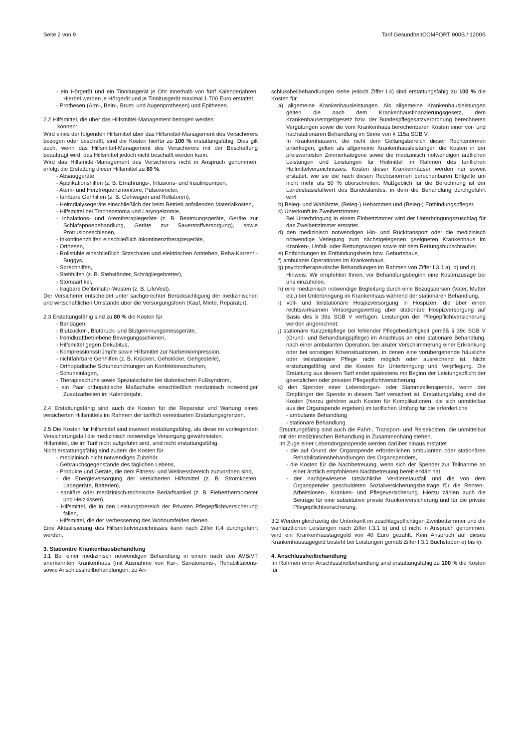Seite 2 von 9 Tarif GesundheitCOMFORT 900S / 1200S
- ein Hörgerät und ein Tinnitusgerät je Ohr innerhalb von fünf Kalenderjahren. Hierbei werden je Hörgerät und je Tinnitusgerät maximal 1.700 Euro erstattet.
- Prothesen (Arm-, Bein-, Brust- und Augenprothesen) und Epithesen.
2.2 Hilfsmittel, die über das Hilfsmittel-Management bezogen werden
können:
Wird eines der folgenden Hilfsmittel über das Hilfsmittel-Management des Versicherers bezogen oder beschafft, sind die Kosten hierfür zu 100 % erstattungsfähig. Dies gilt auch, wenn das Hilfsmittel-Management des Versicherers mit der Beschaffung beauftragt wird, das Hilfsmittel jedoch nicht beschafft werden kann.
Wird das Hilfsmittel-Management des Versicherers nicht in Anspruch genommen, erfolgt die Erstattung dieser Hilfsmittel zu 80 %.
- Absauggeräte,
- Applikationshilfen (z. B. Ernährungs-, Infusions- und Insulinpumpen,
- Atem- und Herzfrequenzmonitore, Pulsoximeter,
- fahrbare Gehhilfen (z. B. Gehwagen und Rollatoren),
- Heimdialysegeräte einschließlich der beim Betrieb anfallenden Materialkosten,
- Hilfsmittel bei Tracheostoma und Laryngektomie,
- Inhalations- und Atemtherapiegeräte (z. B. Beatmungsgeräte, Geräte zur Schlafapnoebehandlung, Geräte zur Sauerstoffversorgung), sowie Protrusionsschienen,
- Inkontinenzhilfen einschließlich Inkontinenztherapiegeräte,
- Orthesen,
- Rollstühle einschließlich Sitzschalen und elektrischen Antrieben, Reha-Karren/ -Buggys,
- Sprechhilfen,
- Stehhilfen (z. B. Stehständer, Schrägliegebretter),
- Stomaartikel,
- tragbare Defibrillator-Westen (z. B. LifeVest).
Der Versicherer entscheidet unter sachgerechter Berücksichtigung der medizinischen und wirtschaftlichen Umstände über die Versorgungsform (Kauf, Miete, Reparatur).
2.3 Erstattungsfähig sind zu 80 % die Kosten für
- Bandagen,
- Blutzucker-, Blutdruck- und Blutgerinnungsmessgeräte,
- fremdkraftbetriebene Bewegungsschienen,
- Hilfsmittel gegen Dekubitus,
- Kompressionsstrümpfe sowie Hilfsmittel zur Narbenkompression,
- nichtfahrbare Gehhilfen (z. B. Krücken, Gehstöcke, Gehgestelle),
- Orthopädische Schuhzurichtungen an Konfektionsschuhen,
- Schuheinlagen,
- Therapieschuhe sowie Spezialschuhe bei diabetischem Fußsyndrom,
- ein Paar orthopädische Maßschuhe einschließlich medizinisch notwendiger Zusatzarbeiten im Kalenderjahr.
2.4 Erstattungsfähig sind auch die Kosten für die Reparatur und Wartung eines versicherten Hilfsmittels im Rahmen der tariflich vereinbarten Erstattungsgrenzen.
2.5 Die Kosten für Hilfsmittel sind insoweit erstattungsfähig, als diese im vorliegenden Versicherungsfall die medizinisch notwendige Versorgung gewährleisten.
Hilfsmittel, die im Tarif nicht aufgeführt sind, sind nicht erstattungsfähig.
Nicht erstattungsfähig sind zudem die Kosten für
- medizinisch nicht notwendiges Zubehör,
- Gebrauchsgegenstände des täglichen Lebens,
- Produkte und Geräte, die dem Fitness- und Wellnessbereich zuzuordnen sind,
- die Energieversorgung der versicherten Hilfsmittel (z. B. Stromkosten, Ladegeräte, Batterien),
- sanitäre oder medizinisch-technische Bedarfsartikel (z. B. Fieberthermometer und Heizkissen),
- Hilfsmittel, die in den Leistungsbereich der Privaten Pflegepflichtversicherung fallen,
- Hilfsmittel, die der Verbesserung des Wohnumfeldes dienen.
Eine Aktualisierung des Hilfsmittelverzeichnisses kann nach Ziffer II.4 durchgeführt werden.
3. Stationäre Krankenhausbehandlung
3.1 Bei einer medizinisch notwendigen Behandlung in einem nach den AVB/VT anerkannten Krankenhaus (mit Ausnahme von Kur-, Sanatoriums-, Rehabilitations- sowie Anschlussheilbehandlungen; zu An-
schlussheilbehandlungen siehe jedoch Ziffer I.4) sind erstattungsfähig zu 100 % die Kosten für
a) allgemeine Krankenhausleistungen. Als allgemeine Krankenhausleistungen gelten die nach dem Krankenhausfinanzierungsgesetz, dem Krankenhausentgeltgesetz bzw. der Bundespflegesatzverordnung berechneten Vergütungen sowie die vom Krankenhaus berechenbaren Kosten einer vor- und nachstationären Behandlung im Sinne von § 115a SGB V.
In Krankenhäusern, die nicht dem Geltungsbereich dieser Rechtsnormen unterliegen, gelten als allgemeine Krankenhausleistungen die Kosten in der preiswertesten Zimmerkategorie sowie die medizinisch notwendigen ärztlichen Leistungen und Leistungen für Heilmittel im Rahmen des tariflichen Heilmittelverzeichnisses. Kosten dieser Krankenhäuser werden nur soweit erstattet, wie sie die nach diesen Rechtsnormen berechenbaren Entgelte um nicht mehr als 50 % überschreiten. Maßgeblich für die Berechnung ist der Landesbasisfallwert des Bundeslandes, in dem die Behandlung durchgeführt wird.
b) Beleg- und Wahlärzte, (Beleg-) Hebammen und (Beleg-) Entbindungspfleger,
c) Unterkunft im Zweibettzimmer.
Bei Unterbringung in einem Einbettzimmer wird der Unterbringungszuschlag für das Zweibettzimmer erstattet.
d) den medizinisch notwendigen Hin- und Rücktransport oder die medizinisch notwendige Verlegung zum nächstgelegenen geeigneten Krankenhaus im Kranken-, Unfall- oder Rettungswagen sowie mit dem Rettungshubschrauber,
e) Entbindungen im Entbindungsheim bzw. Geburtshaus,
f) ambulante Operationen im Krankenhaus,
g) psychotherapeutische Behandlungen im Rahmen von Ziffer I.3.1 a), b) und c).
Hinweis: Wir empfehlen Ihnen, vor Behandlungsbeginn eine Kostenzusage bei uns einzuholen.
h) eine medizinisch notwendige Begleitung durch eine Bezugsperson (Vater, Mutter etc.) bei Unterbringung im Krankenhaus während der stationären Behandlung,
i) voll- und teilstationäre Hospizversorgung in Hospizen, die über einen rechtswirksamen Versorgungsvertrag über stationäre Hospizversorgung auf Basis des § 39a SGB V verfügen. Leistungen der Pflegepflichtversicherung werden angerechnet.
j) stationäre Kurzzeitpflege bei fehlender Pflegebedürftigkeit gemäß § 39c SGB V (Grund- und Behandlungspflege) im Anschluss an eine stationäre Behandlung, nach einer ambulanten Operation, bei akuter Verschlimmerung einer Erkrankung oder bei sonstigen Krisensituationen, in denen eine vorübergehende häusliche oder teilstationäre Pflege nicht möglich oder ausreichend ist. Nicht erstattungsfähig sind die Kosten für Unterbringung und Verpflegung. Die Erstattung aus diesem Tarif endet spätestens mit Beginn der Leistungspflicht der gesetzlichen oder privaten Pflegepflichtversicherung.
k) den Spender einer Lebendorgan- oder Stammzellenspende, wenn der Empfänger der Spende in diesem Tarif versichert ist. Erstattungsfähig sind die Kosten (hierzu gehören auch Kosten für Komplikationen, die sich unmittelbar aus der Organspende ergeben) im tariflichen Umfang für die erforderliche
- ambulante Behandlung
- stationäre Behandlung
Erstattungsfähig sind auch die Fahrt-, Transport- und Reisekosten, die unmittelbar mit der medizinischen Behandlung in Zusammenhang stehen.
Im Zuge einer Lebendorganspende werden darüber hinaus erstattet
- die auf Grund der Organspende erforderlichen ambulanten oder stationären Rehabilitationsbehandlungen des Organspenders,
- die Kosten für die Nachbetreuung, wenn sich der Spender zur Teilnahme an einer ärztlich empfohlenen Nachbetreuung bereit erklärt hat,
- der nachgewiesene tatsächliche Verdienstausfall und die von dem Organspender geschuldeten Sozialversicherungsbeiträge für die Renten-, Arbeitslosen-, Kranken- und Pflegeversicherung. Hierzu zählen auch die Beiträge für eine substitutive private Krankenversicherung und für die private Pflegepflichtversicherung.
3.2 Werden gleichzeitig die Unterkunft im zuschlagspflichtigen Zweibettzimmer und die wahlärztlichen Leistungen nach Ziffer I.3.1 b) und c) nicht in Anspruch genommen, wird ein Krankenhaustagegeld von 40 Euro gezahlt. Kein Anspruch auf dieses Krankenhaustagegeld besteht bei Leistungen gemäß Ziffer I.3.1 Buchstaben e) bis k).
4. Anschlussheilbehandlung
Im Rahmen einer Anschlussheilbehandlung sind erstattungsfähig zu 100 % die Kosten für